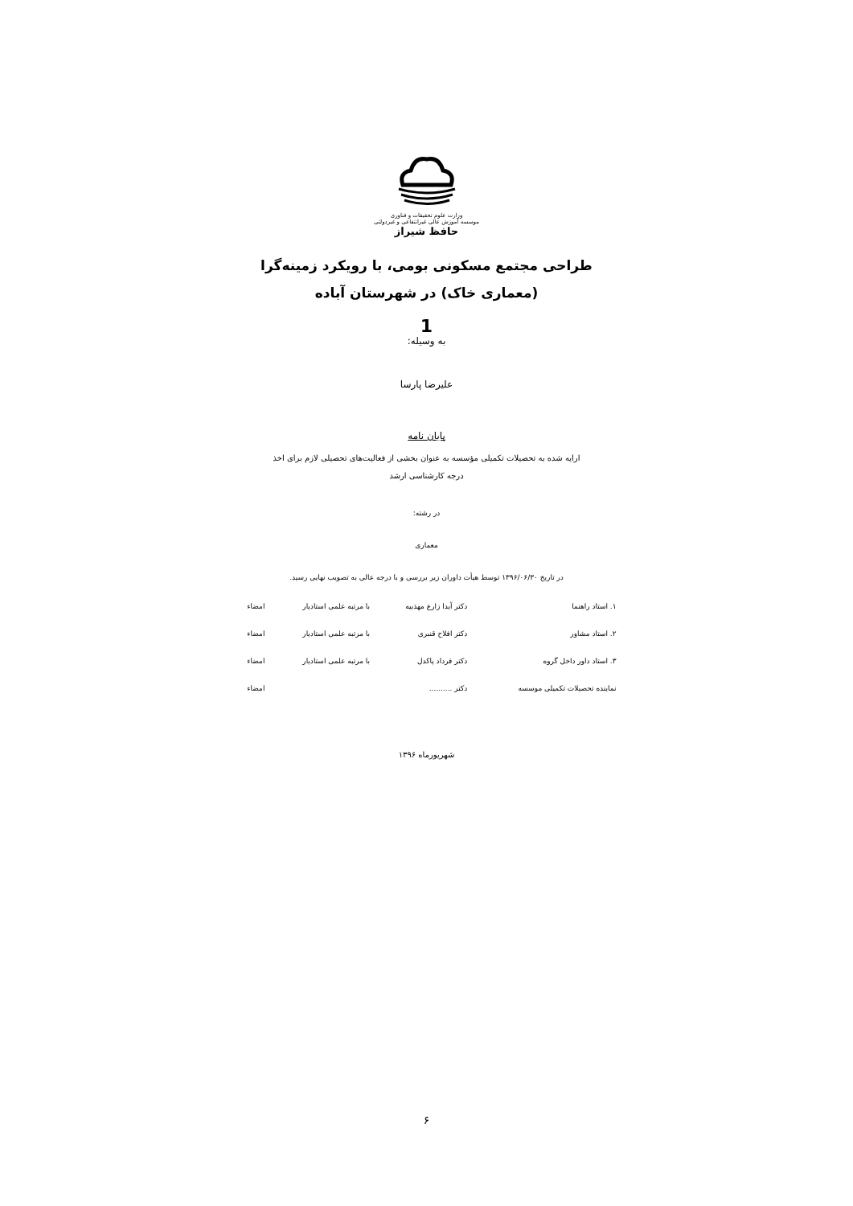وزارت علوم تحقیقات و فناوری
موسسه آموزش عالی غیرانتفاعی و غیردولتی
حافظ شیراز
طراحی مجتمع مسکونی بومی، با رویکرد زمینه‌گرا
(معماری خاک) در شهرستان آباده
1
به وسیله:
علیرضا پارسا
پایان نامه
ارایه شده به تحصیلات تکمیلی مؤسسه به عنوان بخشی از فعالیت‌های تحصیلی لازم برای اخذ
درجه کارشناسی ارشد
در رشته:
معماری
در تاریخ ۱۳۹۶/۰۶/۳۰ توسط هیأت داوران زیر بررسی و با درجه عالی به تصویب نهایی رسید.
| ۱. استاد راهنما | دکتر آیدا زارع مهذبیه | با مرتبه علمی استادیار | امضاء |
| ۲. استاد مشاور | دکتر افلاح قنبری | با مرتبه علمی استادیار | امضاء |
| ۳. استاد داور داخل گروه | دکتر فرداد پاکدل | با مرتبه علمی استادیار | امضاء |
| نماینده تحصیلات تکمیلی موسسه | دکتر .......... | | امضاء |
شهریورماه ۱۳۹۶
۶